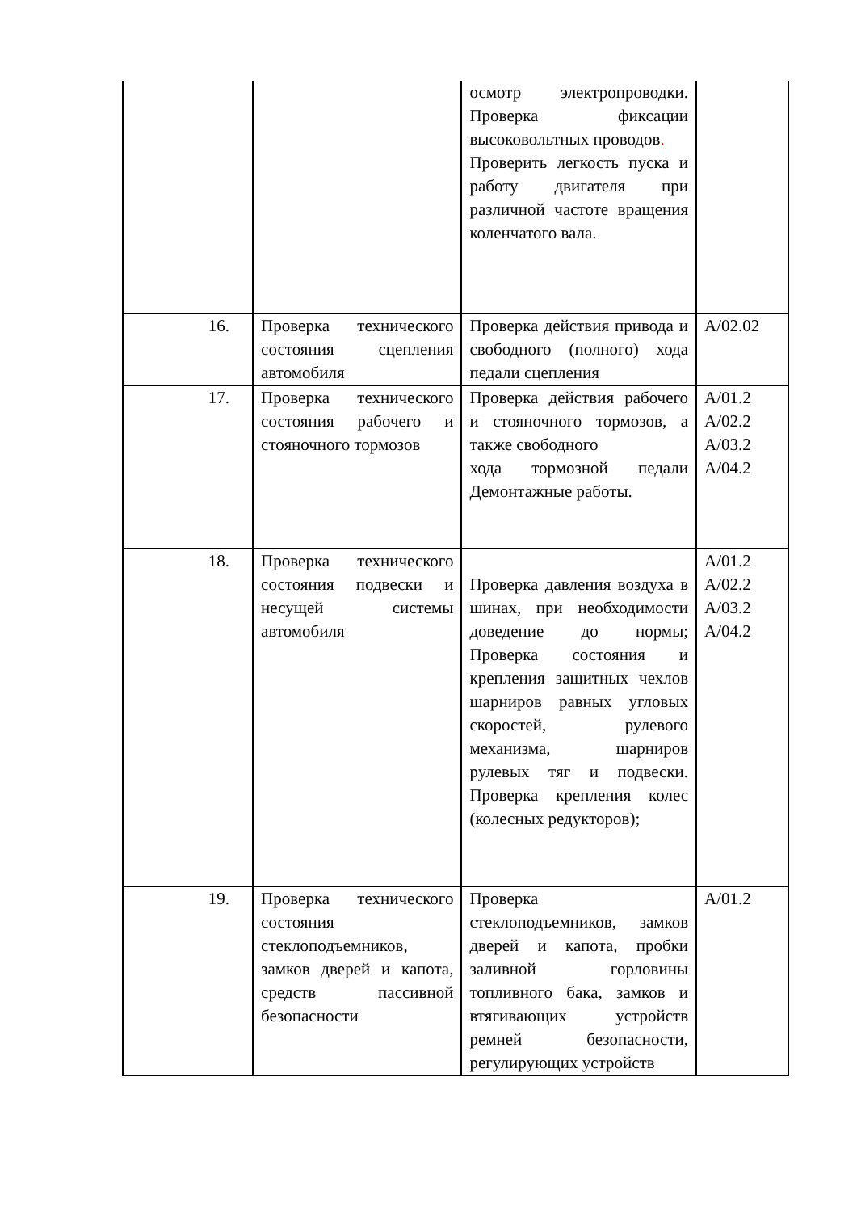| | | осмотр электропроводки. Проверка фиксации высоковольтных проводов . Проверить легкость пуска и работу двигателя при различной частоте вращения коленчатого вала. | |
| 16. | Проверка технического состояния сцепления автомобиля | Проверка действия привода и свободного (полного) хода педали сцепления | А/02.02 |
| 17. | Проверка технического состояния рабочего и стояночного тормозов | Проверка действия рабочего и стояночного тормозов, а также свободного хода тормозной педали Демонтажные работы. | А/01.2 А/02.2 А/03.2 А/04.2 |
| 18. | Проверка технического состояния подвески и несущей системы автомобиля | Проверка давления воздуха в шинах, при необходимости доведение до нормы; Проверка состояния и крепления защитных чехлов шарниров равных угловых скоростей, рулевого механизма, шарниров рулевых тяг и подвески. Проверка крепления колес (колесных редукторов); | А/01.2 А/02.2 А/03.2 А/04.2 |
| 19. | Проверка технического состояния стеклоподъемников, замков дверей и капота, средств пассивной безопасности | Проверка стеклоподъемников, замков дверей и капота, пробки заливной горловины топливного бака, замков и втягивающих устройств ремней безопасности, регулирующих устройств | А/01.2 |